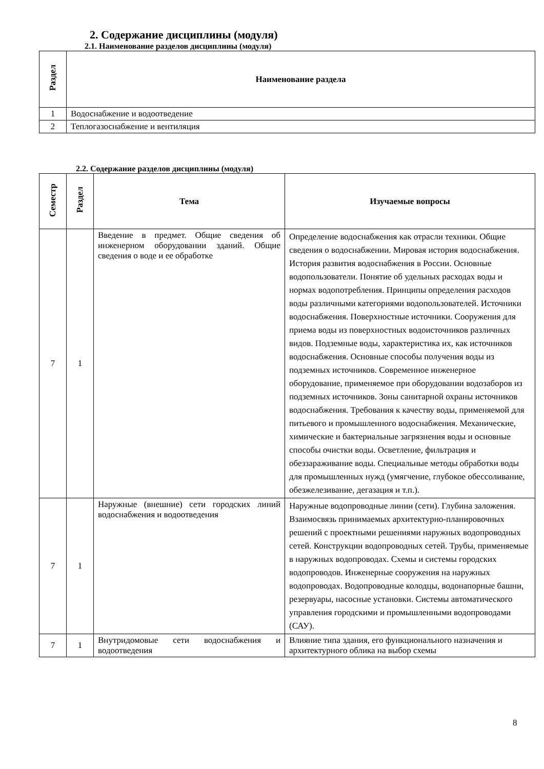2. Содержание дисциплины (модуля)
2.1. Наименование разделов дисциплины (модуля)
| Раздел | Наименование раздела |
| --- | --- |
| 1 | Водоснабжение и водоотведение |
| 2 | Теплогазоснабжение и вентиляция |
2.2. Содержание разделов дисциплины (модуля)
| Семестр | Раздел | Тема | Изучаемые вопросы |
| --- | --- | --- | --- |
| 7 | 1 | Введение в предмет. Общие сведения об инженерном оборудовании зданий. Общие сведения о воде и ее обработке | Определение водоснабжения как отрасли техники. Общие сведения о водоснабжении. Мировая история водоснабжения. История развития водоснабжения в России. Основные водопользователи. Понятие об удельных расходах воды и нормах водопотребления. Принципы определения расходов воды различными категориями водопользователей. Источники водоснабжения. Поверхностные источники. Сооружения для приема воды из поверхностных водоисточников различных видов. Подземные воды, характеристика их, как источников водоснабжения. Основные способы получения воды из подземных источников. Современное инженерное оборудование, применяемое при оборудовании водозаборов из подземных источников. Зоны санитарной охраны источников водоснабжения. Требования к качеству воды, применяемой для питьевого и промышленного водоснабжения. Механические, химические и бактериальные загрязнения воды и основные способы очистки воды. Осветление, фильтрация и обеззараживание воды. Специальные методы обработки воды для промышленных нужд (умягчение, глубокое обессоливание, обезжелезивание, дегазация и т.п.). |
| 7 | 1 | Наружные (внешние) сети городских линий водоснабжения и водоотведения | Наружные водопроводные линии (сети). Глубина заложения. Взаимосвязь принимаемых архитектурно-планировочных решений с проектными решениями наружных водопроводных сетей. Конструкции водопроводных сетей. Трубы, применяемые в наружных водопроводах. Схемы и системы городских водопроводов. Инженерные сооружения на наружных водопроводах. Водопроводные колодцы, водонапорные башни, резервуары, насосные установки. Системы автоматического управления городскими и промышленными водопроводами (САУ). |
| 7 | 1 | Внутридомовые сети водоснабжения и водоотведения | Влияние типа здания, его функционального назначения и архитектурного облика на выбор схемы |
8